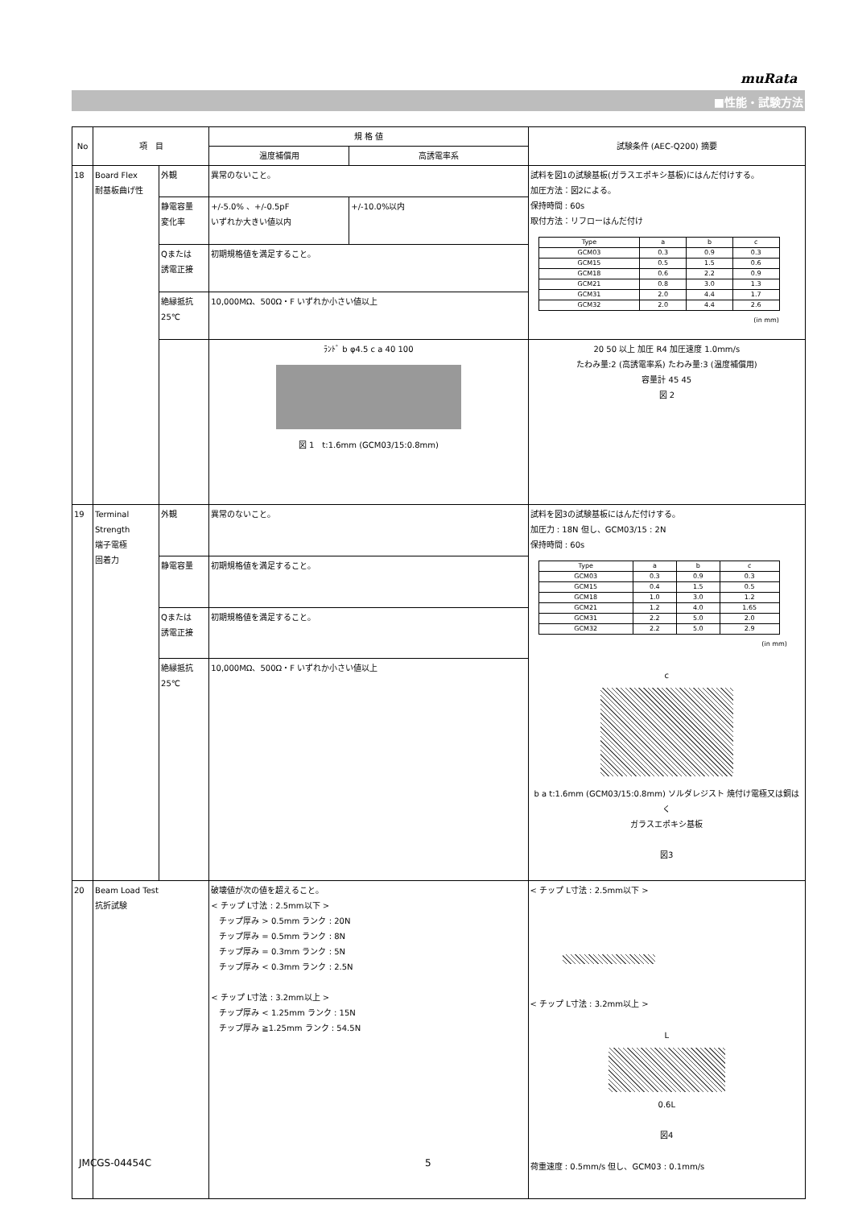muRata
■性能・試験方法
| No | 項 目 | | 規 格 値 | | 試験条件 (AEC-Q200) 摘要 |
| --- | --- | --- | --- | --- | --- |
| | | | 温度補償用 | 高誘電率系 | |
| 18 | Board Flex 耐基板曲げ性 | 外観 | 異常のないこと。 | | 試料を図1の試験基板(ガラスエポキシ基板)にはんだ付けする。 加圧方法：図2による。 保持時間 : 60s 取付方法：リフローはんだ付け / Type / a / b / c / / GCM03 / 0.3 / 0.9 / 0.3 / / GCM15 / 0.5 / 1.5 / 0.6 / / GCM18 / 0.6 / 2.2 / 0.9 / / GCM21 / 0.8 / 3.0 / 1.3 / / GCM31 / 2.0 / 4.4 / 1.7 / / GCM32 / 2.0 / 4.4 / 2.6 / (in mm) |
| | | 静電容量 変化率 | +/-5.0% 、+/-0.5pF いずれか大きい値以内 | +/-10.0%以内 | |
| | | Qまたは 誘電正接 | 初期規格値を満足すること。 | | |
| | | 絶縁抵抗 25℃ | 10,000MΩ、500Ω・F いずれか小さい値以上 | | |
| | | | ﾗﾝﾄﾞ b φ4.5 c a 40 100 図 1 t:1.6mm (GCM03/15:0.8mm) | | 20 50 以上 加圧 R4 加圧速度 1.0mm/s たわみ量:2 (高誘電率系) たわみ量:3 (温度補償用) 容量計 45 45 図 2 |
| 19 | Terminal Strength 端子電極 固着力 | 外観 | 異常のないこと。 | | 試料を図3の試験基板にはんだ付けする。 加圧力 : 18N 但し、GCM03/15 : 2N 保持時間 : 60s / Type / a / b / c / / GCM03 / 0.3 / 0.9 / 0.3 / / GCM15 / 0.4 / 1.5 / 0.5 / / GCM18 / 1.0 / 3.0 / 1.2 / / GCM21 / 1.2 / 4.0 / 1.65 / / GCM31 / 2.2 / 5.0 / 2.0 / / GCM32 / 2.2 / 5.0 / 2.9 / (in mm) c b a t:1.6mm (GCM03/15:0.8mm) ソルダレジスト 焼付け電極又は銅はく ガラスエポキシ基板 図3 |
| | | 静電容量 | 初期規格値を満足すること。 | | |
| | | Qまたは 誘電正接 | 初期規格値を満足すること。 | | |
| | | 絶縁抵抗 25℃ | 10,000MΩ、500Ω・F いずれか小さい値以上 | | |
| 20 | Beam Load Test 抗折試験 | | 破壊値が次の値を超えること。 < チップ L寸法 : 2.5mm以下 > チップ厚み > 0.5mm ランク : 20N チップ厚み = 0.5mm ランク : 8N チップ厚み = 0.3mm ランク : 5N チップ厚み < 0.3mm ランク : 2.5N < チップ L寸法 : 3.2mm以上 > チップ厚み < 1.25mm ランク : 15N チップ厚み ≧1.25mm ランク : 54.5N | | < チップ L寸法 : 2.5mm以下 > < チップ L寸法 : 3.2mm以上 > L 0.6L 図4 荷重速度 : 0.5mm/s 但し、GCM03 : 0.1mm/s |
JMCGS-04454C 5